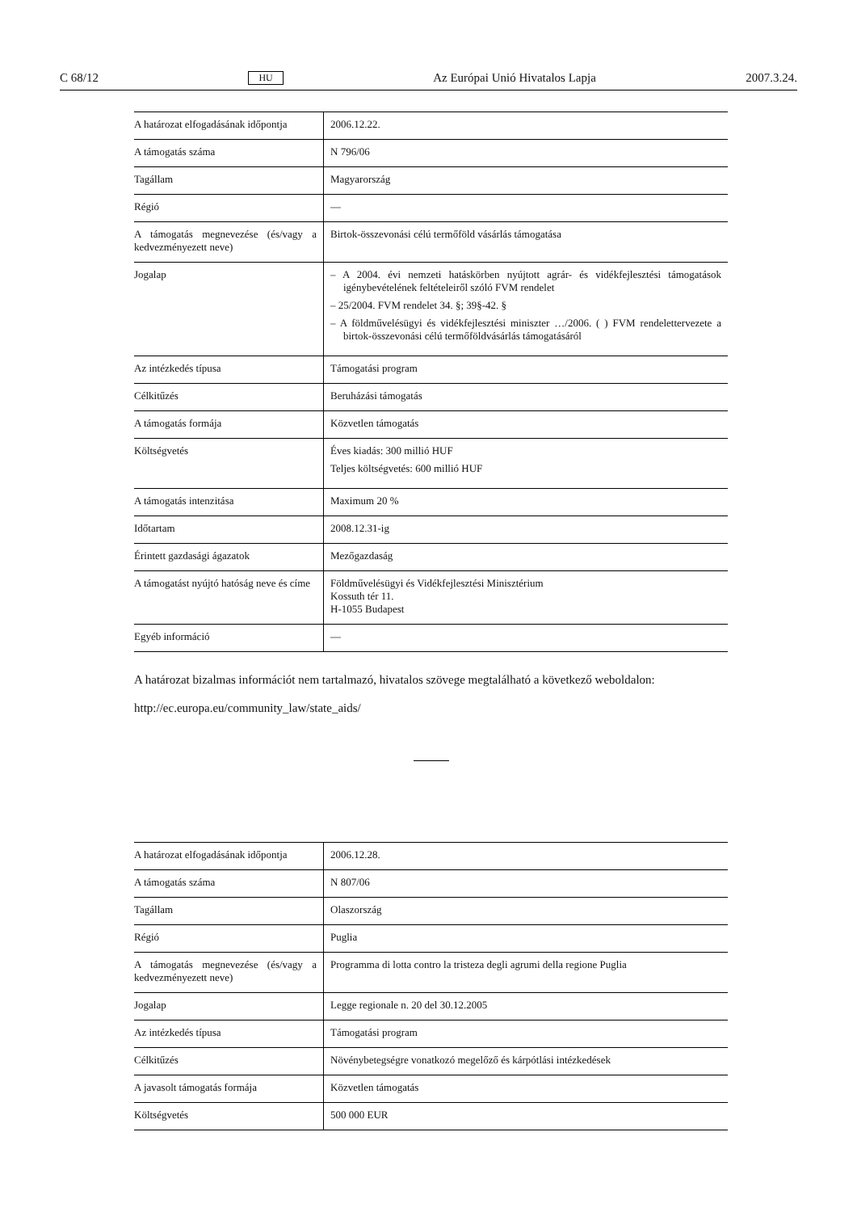C 68/12 HU Az Európai Unió Hivatalos Lapja 2007.3.24.
| A határozat elfogadásának időpontja | 2006.12.22. |
| A támogatás száma | N 796/06 |
| Tagállam | Magyarország |
| Régió | — |
| A támogatás megnevezése (és/vagy a kedvezményezett neve) | Birtok-összevonási célú termőföld vásárlás támogatása |
| Jogalap | – A 2004. évi nemzeti hatáskörben nyújtott agrár- és vidékfejlesztési támoga­tások igénybevételének feltételeiről szóló FVM rendelet – 25/2004. FVM rendelet 34. §; 39§-42. § – A földművelésügyi és vidékfejlesztési miniszter …/2006. ( ) FVM rendelet­tervezete a birtok-összevonási célú termőföldvásárlás támogatásáról |
| Az intézkedés típusa | Támogatási program |
| Célkitűzés | Beruházási támogatás |
| A támogatás formája | Közvetlen támogatás |
| Költségvetés | Éves kiadás: 300 millió HUF Teljes költségvetés: 600 millió HUF |
| A támogatás intenzitása | Maximum 20 % |
| Időtartam | 2008.12.31-ig |
| Érintett gazdasági ágazatok | Mezőgazdaság |
| A támogatást nyújtó hatóság neve és címe | Földművelésügyi és Vidékfejlesztési Minisztérium Kossuth tér 11. H-1055 Budapest |
| Egyéb információ | — |
A határozat bizalmas információt nem tartalmazó, hivatalos szövege megtalálható a következő weboldalon:
http://ec.europa.eu/community_law/state_aids/
| A határozat elfogadásának időpontja | 2006.12.28. |
| A támogatás száma | N 807/06 |
| Tagállam | Olaszország |
| Régió | Puglia |
| A támogatás megnevezése (és/vagy a kedvezményezett neve) | Programma di lotta contro la tristeza degli agrumi della regione Puglia |
| Jogalap | Legge regionale n. 20 del 30.12.2005 |
| Az intézkedés típusa | Támogatási program |
| Célkitűzés | Növénybetegségre vonatkozó megelőző és kárpótlási intézkedések |
| A javasolt támogatás formája | Közvetlen támogatás |
| Költségvetés | 500 000 EUR |